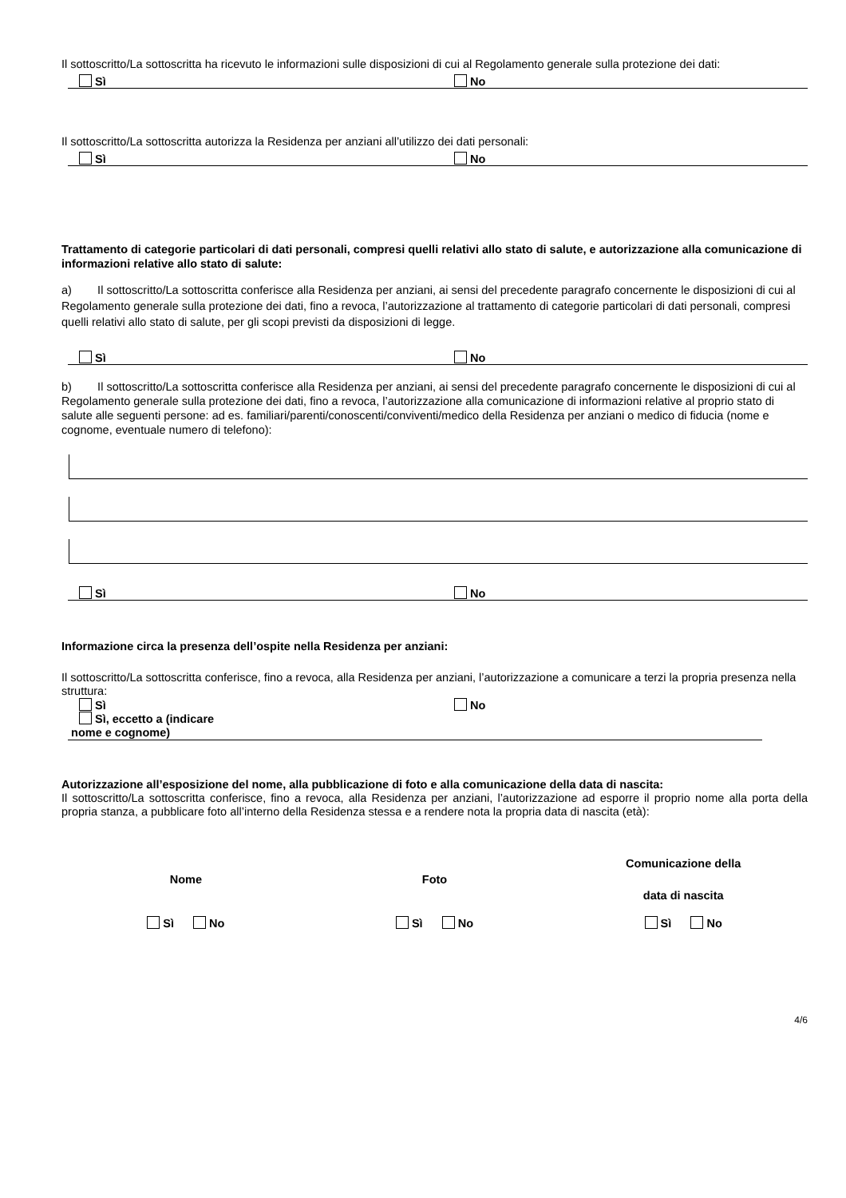Il sottoscritto/La sottoscritta ha ricevuto le informazioni sulle disposizioni di cui al Regolamento generale sulla protezione dei dati:
Sì No
Il sottoscritto/La sottoscritta autorizza la Residenza per anziani all’utilizzo dei dati personali:
Sì No
Trattamento di categorie particolari di dati personali, compresi quelli relativi allo stato di salute, e autorizzazione alla comunicazione di informazioni relative allo stato di salute:
a) Il sottoscritto/La sottoscritta conferisce alla Residenza per anziani, ai sensi del precedente paragrafo concernente le disposizioni di cui al Regolamento generale sulla protezione dei dati, fino a revoca, l’autorizzazione al trattamento di categorie particolari di dati personali, compresi quelli relativi allo stato di salute, per gli scopi previsti da disposizioni di legge.
Sì No
b) Il sottoscritto/La sottoscritta conferisce alla Residenza per anziani, ai sensi del precedente paragrafo concernente le disposizioni di cui al Regolamento generale sulla protezione dei dati, fino a revoca, l’autorizzazione alla comunicazione di informazioni relative al proprio stato di salute alle seguenti persone: ad es. familiari/parenti/conoscenti/conviventi/medico della Residenza per anziani o medico di fiducia (nome e cognome, eventuale numero di telefono):
Sì No
Informazione circa la presenza dell’ospite nella Residenza per anziani:
Il sottoscritto/La sottoscritta conferisce, fino a revoca, alla Residenza per anziani, l’autorizzazione a comunicare a terzi la propria presenza nella struttura:
Sì No
Sì, eccetto a (indicare
nome e cognome)
Autorizzazione all’esposizione del nome, alla pubblicazione di foto e alla comunicazione della data di nascita:
Il sottoscritto/La sottoscritta conferisce, fino a revoca, alla Residenza per anziani, l’autorizzazione ad esporre il proprio nome alla porta della propria stanza, a pubblicare foto all’interno della Residenza stessa e a rendere nota la propria data di nascita (età):
Nome Foto
Comunicazione della
data di nascita
Sì No Sì No Sì No
4/6